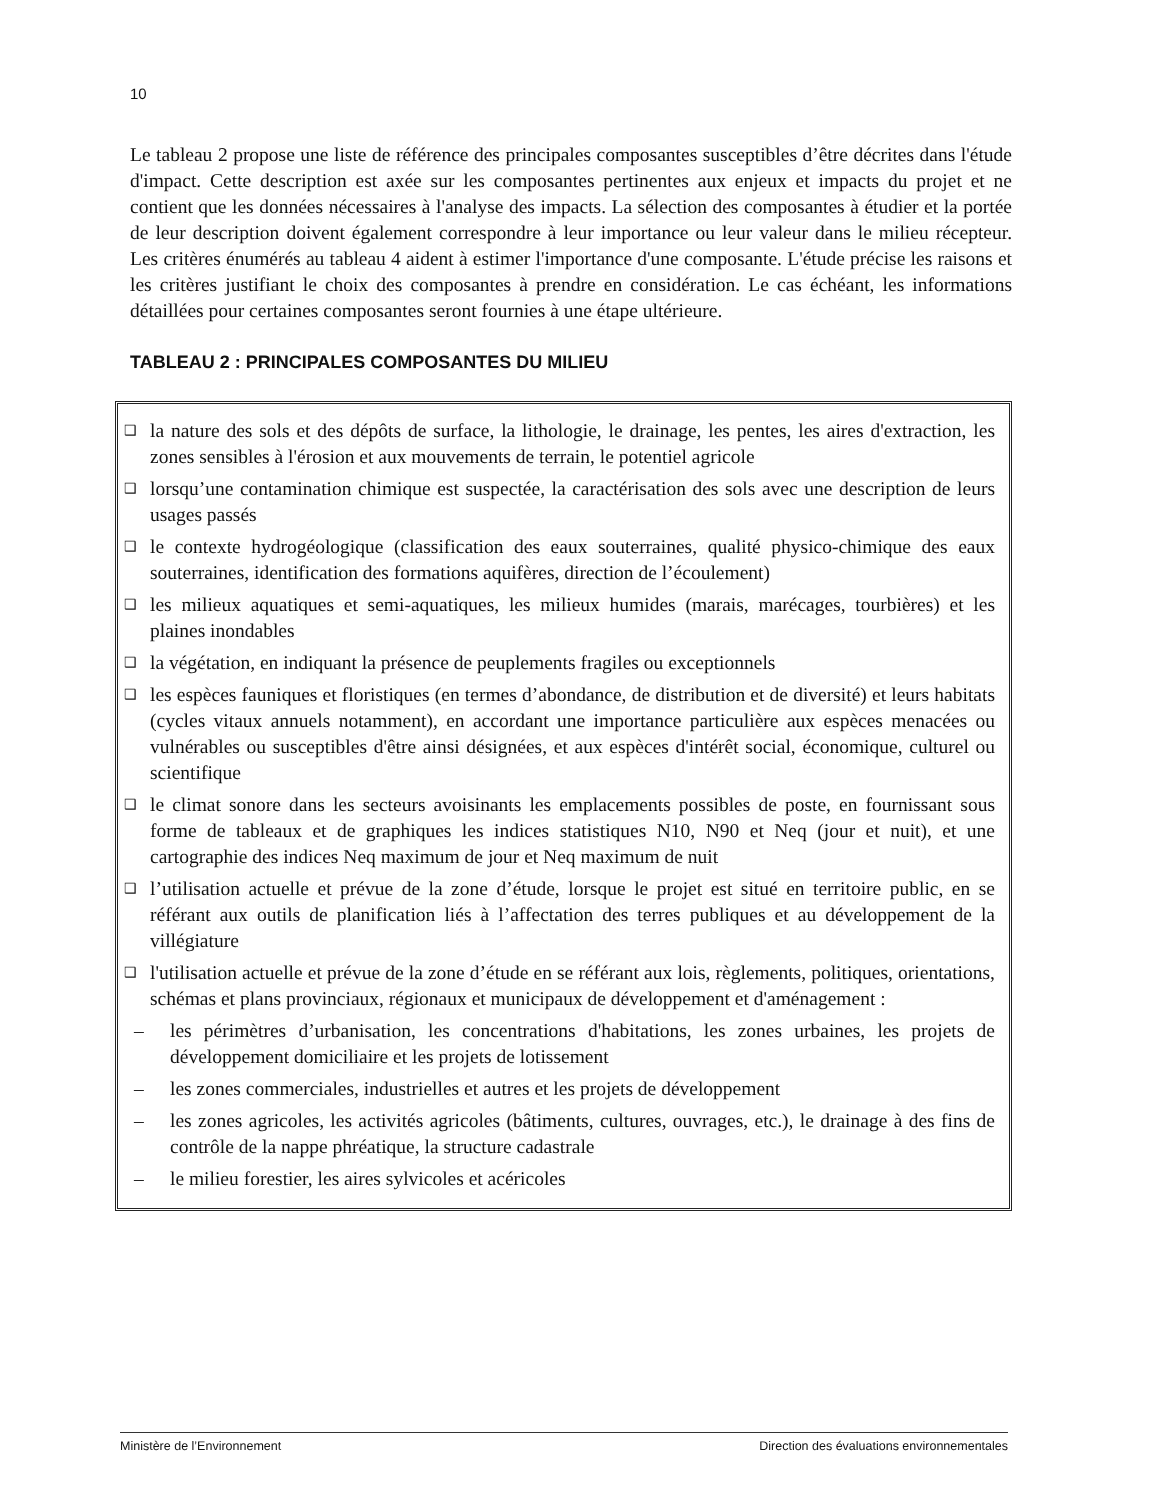10
Le tableau 2 propose une liste de référence des principales composantes susceptibles d’être décrites dans l'étude d'impact. Cette description est axée sur les composantes pertinentes aux enjeux et impacts du projet et ne contient que les données nécessaires à l'analyse des impacts. La sélection des composantes à étudier et la portée de leur description doivent également correspondre à leur importance ou leur valeur dans le milieu récepteur. Les critères énumérés au tableau 4 aident à estimer l'importance d'une composante. L'étude précise les raisons et les critères justifiant le choix des composantes à prendre en considération. Le cas échéant, les informations détaillées pour certaines composantes seront fournies à une étape ultérieure.
TABLEAU 2 : PRINCIPALES COMPOSANTES DU MILIEU
❑ la nature des sols et des dépôts de surface, la lithologie, le drainage, les pentes, les aires d'extraction, les zones sensibles à l'érosion et aux mouvements de terrain, le potentiel agricole
❑ lorsqu’une contamination chimique est suspectée, la caractérisation des sols avec une description de leurs usages passés
❑ le contexte hydrogéologique (classification des eaux souterraines, qualité physico-chimique des eaux souterraines, identification des formations aquifères, direction de l’écoulement)
❑ les milieux aquatiques et semi-aquatiques, les milieux humides (marais, marécages, tourbières) et les plaines inondables
❑ la végétation, en indiquant la présence de peuplements fragiles ou exceptionnels
❑ les espèces fauniques et floristiques (en termes d’abondance, de distribution et de diversité) et leurs habitats (cycles vitaux annuels notamment), en accordant une importance particulière aux espèces menacées ou vulnérables ou susceptibles d'être ainsi désignées, et aux espèces d'intérêt social, économique, culturel ou scientifique
❑ le climat sonore dans les secteurs avoisinants les emplacements possibles de poste, en fournissant sous forme de tableaux et de graphiques les indices statistiques N10, N90 et Neq (jour et nuit), et une cartographie des indices Neq maximum de jour et Neq maximum de nuit
❑ l’utilisation actuelle et prévue de la zone d’étude, lorsque le projet est situé en territoire public, en se référant aux outils de planification liés à l’affectation des terres publiques et au développement de la villégiature
❑ l'utilisation actuelle et prévue de la zone d’étude en se référant aux lois, règlements, politiques, orientations, schémas et plans provinciaux, régionaux et municipaux de développement et d'aménagement :
– les périmètres d’urbanisation, les concentrations d'habitations, les zones urbaines, les projets de développement domiciliaire et les projets de lotissement
– les zones commerciales, industrielles et autres et les projets de développement
– les zones agricoles, les activités agricoles (bâtiments, cultures, ouvrages, etc.), le drainage à des fins de contrôle de la nappe phréatique, la structure cadastrale
– le milieu forestier, les aires sylvicoles et acéricoles
Ministère de l’Environnement Direction des évaluations environnementales